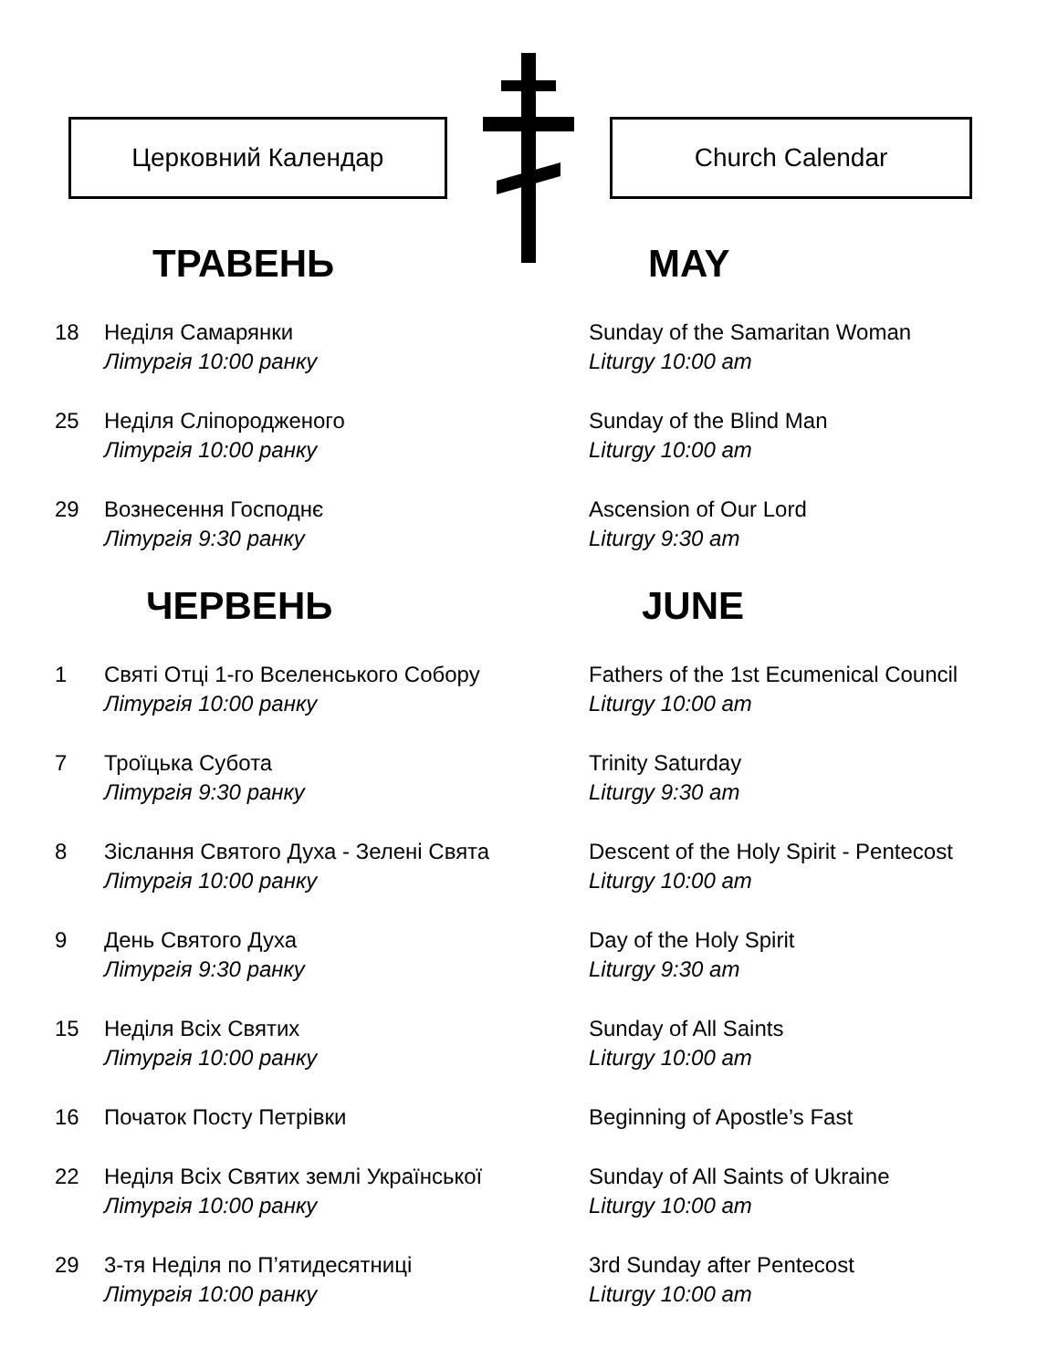Церковний Календар Church Calendar
ТРАВЕНЬ MAY
18 Неділя Самарянки
Літургія 10:00 ранку
Sunday of the Samaritan Woman
Liturgy 10:00 am
25 Неділя Сліпородженого
Літургія 10:00 ранку
Sunday of the Blind Man
Liturgy 10:00 am
29 Вознесення Господнє
Літургія 9:30 ранку
Ascension of Our Lord
Liturgy 9:30 am
ЧЕРВЕНЬ JUNE
1 Святі Отці 1-го Вселенського Собору
Літургія 10:00 ранку
Fathers of the 1st Ecumenical Council
Liturgy 10:00 am
7 Троїцька Субота
Літургія 9:30 ранку
Trinity Saturday
Liturgy 9:30 am
8 Зіслання Святого Духа - Зелені Свята
Літургія 10:00 ранку
Descent of the Holy Spirit - Pentecost
Liturgy 10:00 am
9 День Святого Духа
Літургія 9:30 ранку
Day of the Holy Spirit
Liturgy 9:30 am
15 Неділя Всіх Святих
Літургія 10:00 ранку
Sunday of All Saints
Liturgy 10:00 am
16 Початок Посту Петрівки Beginning of Apostle’s Fast
22 Неділя Всіх Святих землі Української
Літургія 10:00 ранку
Sunday of All Saints of Ukraine
Liturgy 10:00 am
29 3-тя Неділя по П’ятидесятниці
Літургія 10:00 ранку
3rd Sunday after Pentecost
Liturgy 10:00 am